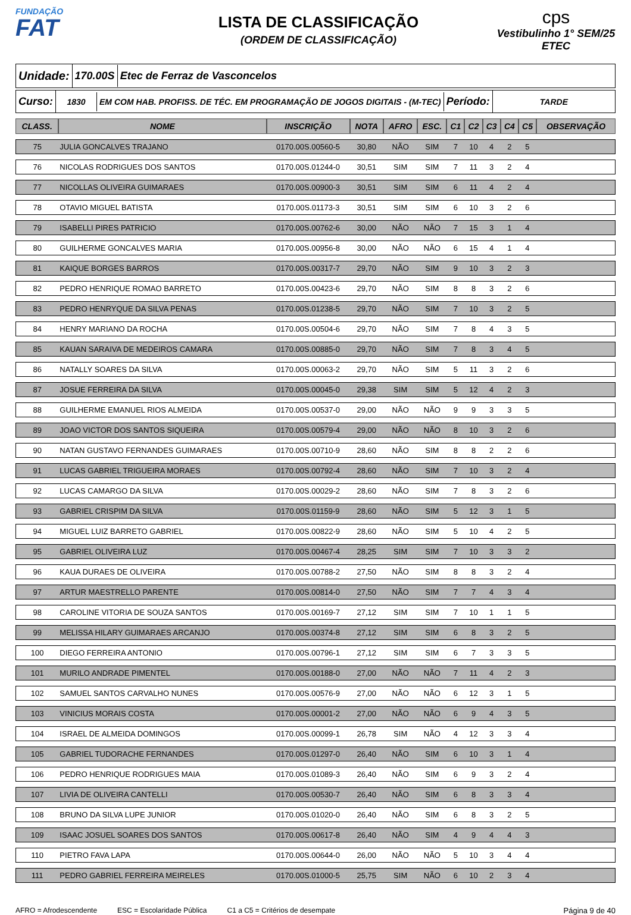FUNDAÇÃO
FAT
LISTA DE CLASSIFICAÇÃO
(ORDEM DE CLASSIFICAÇÃO)
cps
Vestibulinho 1° SEM/25
ETEC
Unidade: 170.00S Etec de Ferraz de Vasconcelos
Curso:
1830
EM COM HAB. PROFISS. DE TÉC. EM PROGRAMAÇÃO DE JOGOS DIGITAIS - (M-TEC)
Período:
TARDE
| CLASS. | NOME | INSCRIÇÃO | NOTA | AFRO | ESC. | C1 | C2 | C3 | C4 | C5 | OBSERVAÇÃO |
| --- | --- | --- | --- | --- | --- | --- | --- | --- | --- | --- | --- |
| 75 | JULIA GONCALVES TRAJANO | 0170.00S.00560-5 | 30,80 | NÃO | SIM | 7 | 10 | 4 | 2 | 5 | |
| 76 | NICOLAS RODRIGUES DOS SANTOS | 0170.00S.01244-0 | 30,51 | SIM | SIM | 7 | 11 | 3 | 2 | 4 | |
| 77 | NICOLLAS OLIVEIRA GUIMARAES | 0170.00S.00900-3 | 30,51 | SIM | SIM | 6 | 11 | 4 | 2 | 4 | |
| 78 | OTAVIO MIGUEL BATISTA | 0170.00S.01173-3 | 30,51 | SIM | SIM | 6 | 10 | 3 | 2 | 6 | |
| 79 | ISABELLI PIRES PATRICIO | 0170.00S.00762-6 | 30,00 | NÃO | NÃO | 7 | 15 | 3 | 1 | 4 | |
| 80 | GUILHERME GONCALVES MARIA | 0170.00S.00956-8 | 30,00 | NÃO | NÃO | 6 | 15 | 4 | 1 | 4 | |
| 81 | KAIQUE BORGES BARROS | 0170.00S.00317-7 | 29,70 | NÃO | SIM | 9 | 10 | 3 | 2 | 3 | |
| 82 | PEDRO HENRIQUE ROMAO BARRETO | 0170.00S.00423-6 | 29,70 | NÃO | SIM | 8 | 8 | 3 | 2 | 6 | |
| 83 | PEDRO HENRYQUE DA SILVA PENAS | 0170.00S.01238-5 | 29,70 | NÃO | SIM | 7 | 10 | 3 | 2 | 5 | |
| 84 | HENRY MARIANO DA ROCHA | 0170.00S.00504-6 | 29,70 | NÃO | SIM | 7 | 8 | 4 | 3 | 5 | |
| 85 | KAUAN SARAIVA DE MEDEIROS CAMARA | 0170.00S.00885-0 | 29,70 | NÃO | SIM | 7 | 8 | 3 | 4 | 5 | |
| 86 | NATALLY SOARES DA SILVA | 0170.00S.00063-2 | 29,70 | NÃO | SIM | 5 | 11 | 3 | 2 | 6 | |
| 87 | JOSUE FERREIRA DA SILVA | 0170.00S.00045-0 | 29,38 | SIM | SIM | 5 | 12 | 4 | 2 | 3 | |
| 88 | GUILHERME EMANUEL RIOS ALMEIDA | 0170.00S.00537-0 | 29,00 | NÃO | NÃO | 9 | 9 | 3 | 3 | 5 | |
| 89 | JOAO VICTOR DOS SANTOS SIQUEIRA | 0170.00S.00579-4 | 29,00 | NÃO | NÃO | 8 | 10 | 3 | 2 | 6 | |
| 90 | NATAN GUSTAVO FERNANDES GUIMARAES | 0170.00S.00710-9 | 28,60 | NÃO | SIM | 8 | 8 | 2 | 2 | 6 | |
| 91 | LUCAS GABRIEL TRIGUEIRA MORAES | 0170.00S.00792-4 | 28,60 | NÃO | SIM | 7 | 10 | 3 | 2 | 4 | |
| 92 | LUCAS CAMARGO DA SILVA | 0170.00S.00029-2 | 28,60 | NÃO | SIM | 7 | 8 | 3 | 2 | 6 | |
| 93 | GABRIEL CRISPIM DA SILVA | 0170.00S.01159-9 | 28,60 | NÃO | SIM | 5 | 12 | 3 | 1 | 5 | |
| 94 | MIGUEL LUIZ BARRETO GABRIEL | 0170.00S.00822-9 | 28,60 | NÃO | SIM | 5 | 10 | 4 | 2 | 5 | |
| 95 | GABRIEL OLIVEIRA LUZ | 0170.00S.00467-4 | 28,25 | SIM | SIM | 7 | 10 | 3 | 3 | 2 | |
| 96 | KAUA DURAES DE OLIVEIRA | 0170.00S.00788-2 | 27,50 | NÃO | SIM | 8 | 8 | 3 | 2 | 4 | |
| 97 | ARTUR MAESTRELLO PARENTE | 0170.00S.00814-0 | 27,50 | NÃO | SIM | 7 | 7 | 4 | 3 | 4 | |
| 98 | CAROLINE VITORIA DE SOUZA SANTOS | 0170.00S.00169-7 | 27,12 | SIM | SIM | 7 | 10 | 1 | 1 | 5 | |
| 99 | MELISSA HILARY GUIMARAES ARCANJO | 0170.00S.00374-8 | 27,12 | SIM | SIM | 6 | 8 | 3 | 2 | 5 | |
| 100 | DIEGO FERREIRA ANTONIO | 0170.00S.00796-1 | 27,12 | SIM | SIM | 6 | 7 | 3 | 3 | 5 | |
| 101 | MURILO ANDRADE PIMENTEL | 0170.00S.00188-0 | 27,00 | NÃO | NÃO | 7 | 11 | 4 | 2 | 3 | |
| 102 | SAMUEL SANTOS CARVALHO NUNES | 0170.00S.00576-9 | 27,00 | NÃO | NÃO | 6 | 12 | 3 | 1 | 5 | |
| 103 | VINICIUS MORAIS COSTA | 0170.00S.00001-2 | 27,00 | NÃO | NÃO | 6 | 9 | 4 | 3 | 5 | |
| 104 | ISRAEL DE ALMEIDA DOMINGOS | 0170.00S.00099-1 | 26,78 | SIM | NÃO | 4 | 12 | 3 | 3 | 4 | |
| 105 | GABRIEL TUDORACHE FERNANDES | 0170.00S.01297-0 | 26,40 | NÃO | SIM | 6 | 10 | 3 | 1 | 4 | |
| 106 | PEDRO HENRIQUE RODRIGUES MAIA | 0170.00S.01089-3 | 26,40 | NÃO | SIM | 6 | 9 | 3 | 2 | 4 | |
| 107 | LIVIA DE OLIVEIRA CANTELLI | 0170.00S.00530-7 | 26,40 | NÃO | SIM | 6 | 8 | 3 | 3 | 4 | |
| 108 | BRUNO DA SILVA LUPE JUNIOR | 0170.00S.01020-0 | 26,40 | NÃO | SIM | 6 | 8 | 3 | 2 | 5 | |
| 109 | ISAAC JOSUEL SOARES DOS SANTOS | 0170.00S.00617-8 | 26,40 | NÃO | SIM | 4 | 9 | 4 | 4 | 3 | |
| 110 | PIETRO FAVA LAPA | 0170.00S.00644-0 | 26,00 | NÃO | NÃO | 5 | 10 | 3 | 4 | 4 | |
| 111 | PEDRO GABRIEL FERREIRA MEIRELES | 0170.00S.01000-5 | 25,75 | SIM | NÃO | 6 | 10 | 2 | 3 | 4 | |
AFRO = Afrodescendente ESC = Escolaridade Pública C1 a C5 = Critérios de desempate Página 9 de 40